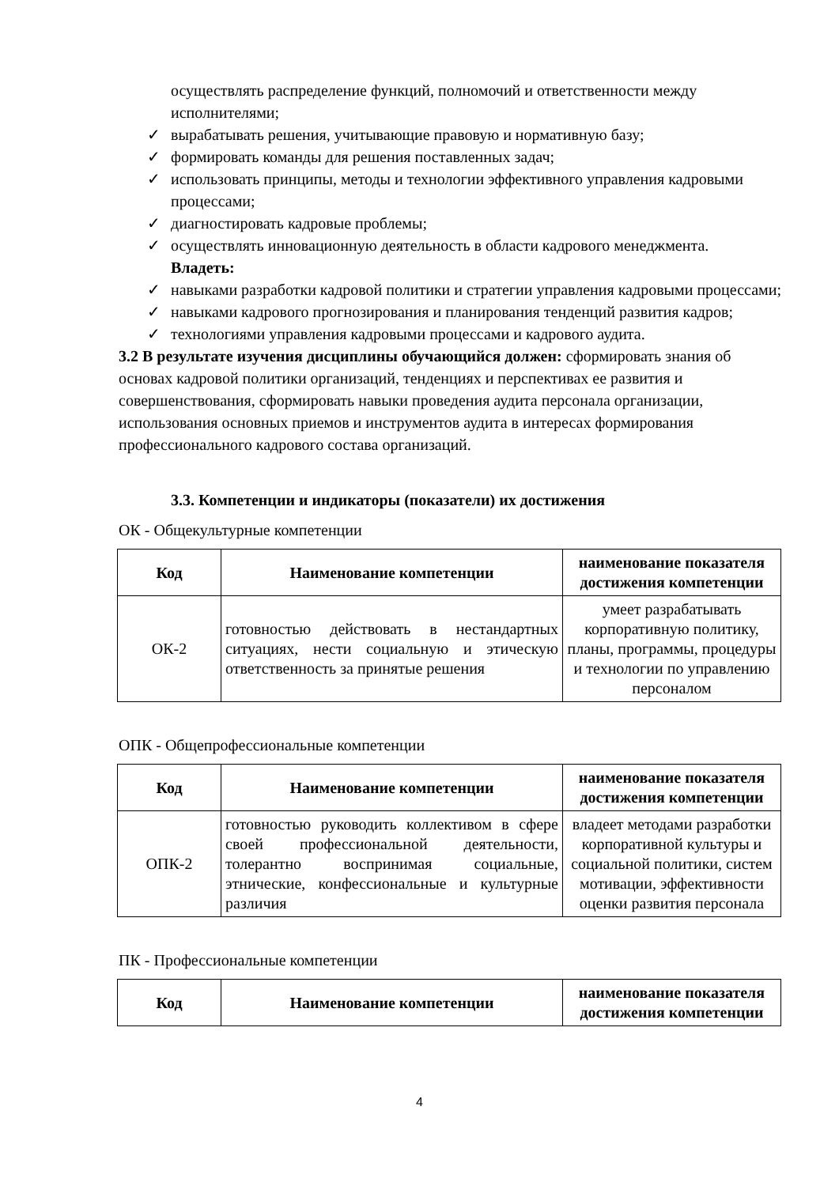осуществлять распределение функций, полномочий и ответственности между исполнителями;
✓ вырабатывать решения, учитывающие правовую и нормативную базу;
✓ формировать команды для решения поставленных задач;
✓ использовать принципы, методы и технологии эффективного управления кадровыми процессами;
✓ диагностировать кадровые проблемы;
✓ осуществлять инновационную деятельность в области кадрового менеджмента.
Владеть:
✓ навыками разработки кадровой политики и стратегии управления кадровыми процессами;
✓ навыками кадрового прогнозирования и планирования тенденций развития кадров;
✓ технологиями управления кадровыми процессами и кадрового аудита.
3.2 В результате изучения дисциплины обучающийся должен: сформировать знания об основах кадровой политики организаций, тенденциях и перспективах ее развития и совершенствования, сформировать навыки проведения аудита персонала организации, использования основных приемов и инструментов аудита в интересах формирования профессионального кадрового состава организаций.
3.3. Компетенции и индикаторы (показатели) их достижения
ОК - Общекультурные компетенции
| Код | Наименование компетенции | наименование показателя достижения компетенции |
| --- | --- | --- |
| ОК-2 | готовностью действовать в нестандартных ситуациях, нести социальную и этическую ответственность за принятые решения | умеет разрабатывать корпоративную политику, планы, программы, процедуры и технологии по управлению персоналом |
ОПК - Общепрофессиональные компетенции
| Код | Наименование компетенции | наименование показателя достижения компетенции |
| --- | --- | --- |
| ОПК-2 | готовностью руководить коллективом в сфере своей профессиональной деятельности, толерантно воспринимая социальные, этнические, конфессиональные и культурные различия | владеет методами разработки корпоративной культуры и социальной политики, систем мотивации, эффективности оценки развития персонала |
ПК - Профессиональные компетенции
| Код | Наименование компетенции | наименование показателя достижения компетенции |
| --- | --- | --- |
4